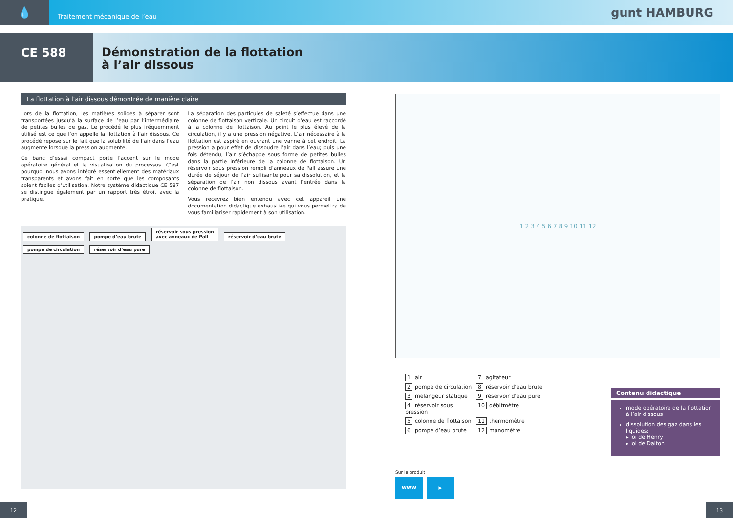💧
Traitement mécanique de l’eau
gunt HAMBURG
CE 588
Démonstration de la flottation
à l’air dissous
La flottation à l’air dissous démontrée de manière claire
Lors de la flottation, les matières solides à séparer sont transportées jusqu’à la surface de l’eau par l’intermédiaire de petites bulles de gaz. Le procédé le plus fréquemment utilisé est ce que l’on appelle la flottation à l’air dissous. Ce procédé repose sur le fait que la solubilité de l’air dans l’eau augmente lorsque la pression augmente.
Ce banc d’essai compact porte l’accent sur le mode opératoire général et la visualisation du processus. C’est pourquoi nous avons intégré essentiellement des matériaux transparents et avons fait en sorte que les composants soient faciles d’utilisation. Notre système didactique CE 587 se distingue également par un rapport très étroit avec la pratique.
La séparation des particules de saleté s’effectue dans une colonne de flottaison verticale. Un circuit d’eau est raccordé à la colonne de flottaison. Au point le plus élevé de la circulation, il y a une pression négative. L’air nécessaire à la flottation est aspiré en ouvrant une vanne à cet endroit. La pression a pour effet de dissoudre l’air dans l’eau; puis une fois détendu, l’air s’échappe sous forme de petites bulles dans la partie inférieure de la colonne de flottaison. Un réservoir sous pression rempli d’anneaux de Pall assure une durée de séjour de l’air suffisante pour sa dissolution, et la séparation de l’air non dissous avant l’entrée dans la colonne de flottaison.
Vous recevrez bien entendu avec cet appareil une documentation didactique exhaustive qui vous permettra de vous familiariser rapidement à son utilisation.
colonne de flottaison pompe d’eau brute réservoir sous pression
avec anneaux de Pall réservoir d’eau brute pompe de circulation réservoir d’eau pure
1 2 3 4 5 6 7 8 9 10 11 12
1 air
7 agitateur
2 pompe de circulation
8 réservoir d’eau brute
3 mélangeur statique
9 réservoir d’eau pure
4 réservoir sous pression
10 débitmètre
5 colonne de flottaison
11 thermomètre
6 pompe d’eau brute
12 manomètre
Contenu didactique
mode opératoire de la flottation à l’air dissous
dissolution des gaz dans les liquides:
▸ loi de Henry
▸ loi de Dalton
Sur le produit:
WWW ▶
12 13